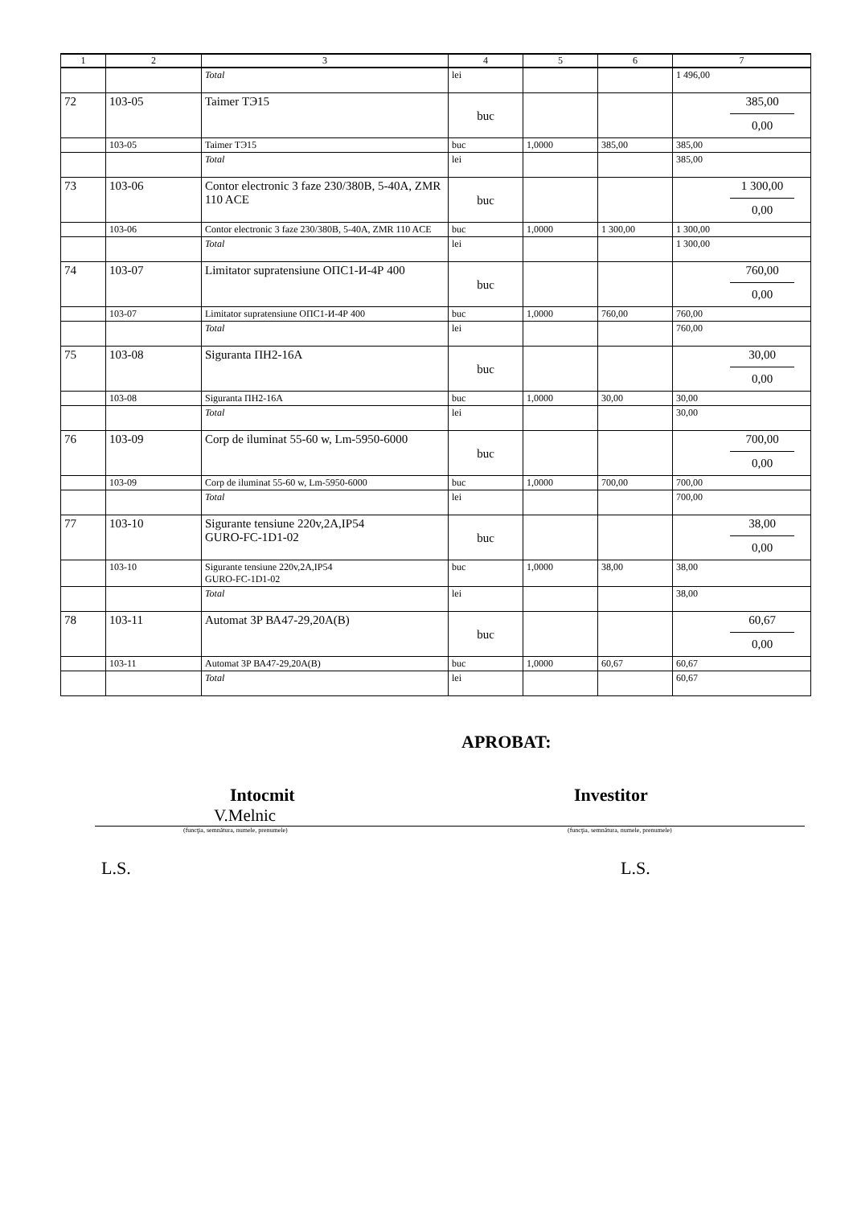| 1 | 2 | 3 | 4 | 5 | 6 | 7 |
| --- | --- | --- | --- | --- | --- | --- |
| | | Total | lei | | | 1 496,00 |
| 72 | 103-05 | Taimer ТЭ15 | buc | | | 385,00 0,00 |
| | 103-05 | Taimer ТЭ15 | buc | 1,0000 | 385,00 | 385,00 |
| | | Total | lei | | | 385,00 |
| 73 | 103-06 | Contor electronic 3 faze 230/380В, 5-40А, ZMR 110 ACE | buc | | | 1 300,00 0,00 |
| | 103-06 | Contor electronic 3 faze 230/380В, 5-40А, ZMR 110 ACE | buc | 1,0000 | 1 300,00 | 1 300,00 |
| | | Total | lei | | | 1 300,00 |
| 74 | 103-07 | Limitator supratensiune ОПС1-И-4Р 400 | buc | | | 760,00 0,00 |
| | 103-07 | Limitator supratensiune ОПС1-И-4Р 400 | buc | 1,0000 | 760,00 | 760,00 |
| | | Total | lei | | | 760,00 |
| 75 | 103-08 | Siguranta ПН2-16А | buc | | | 30,00 0,00 |
| | 103-08 | Siguranta ПН2-16А | buc | 1,0000 | 30,00 | 30,00 |
| | | Total | lei | | | 30,00 |
| 76 | 103-09 | Corp de iluminat 55-60 w, Lm-5950-6000 | buc | | | 700,00 0,00 |
| | 103-09 | Corp de iluminat 55-60 w, Lm-5950-6000 | buc | 1,0000 | 700,00 | 700,00 |
| | | Total | lei | | | 700,00 |
| 77 | 103-10 | Sigurante tensiune 220v,2A,IP54 GURO-FC-1D1-02 | buc | | | 38,00 0,00 |
| | 103-10 | Sigurante tensiune 220v,2A,IP54 GURO-FC-1D1-02 | buc | 1,0000 | 38,00 | 38,00 |
| | | Total | lei | | | 38,00 |
| 78 | 103-11 | Automat 3P ВА47-29,20А(В) | buc | | | 60,67 0,00 |
| | 103-11 | Automat 3P ВА47-29,20А(В) | buc | 1,0000 | 60,67 | 60,67 |
| | | Total | lei | | | 60,67 |
APROBAT:
Intocmit Investitor
V.Melnic
(funcţia, semnătura, numele, prenumele) (funcţia, semnătura, numele, prenumele)
L.S. L.S.